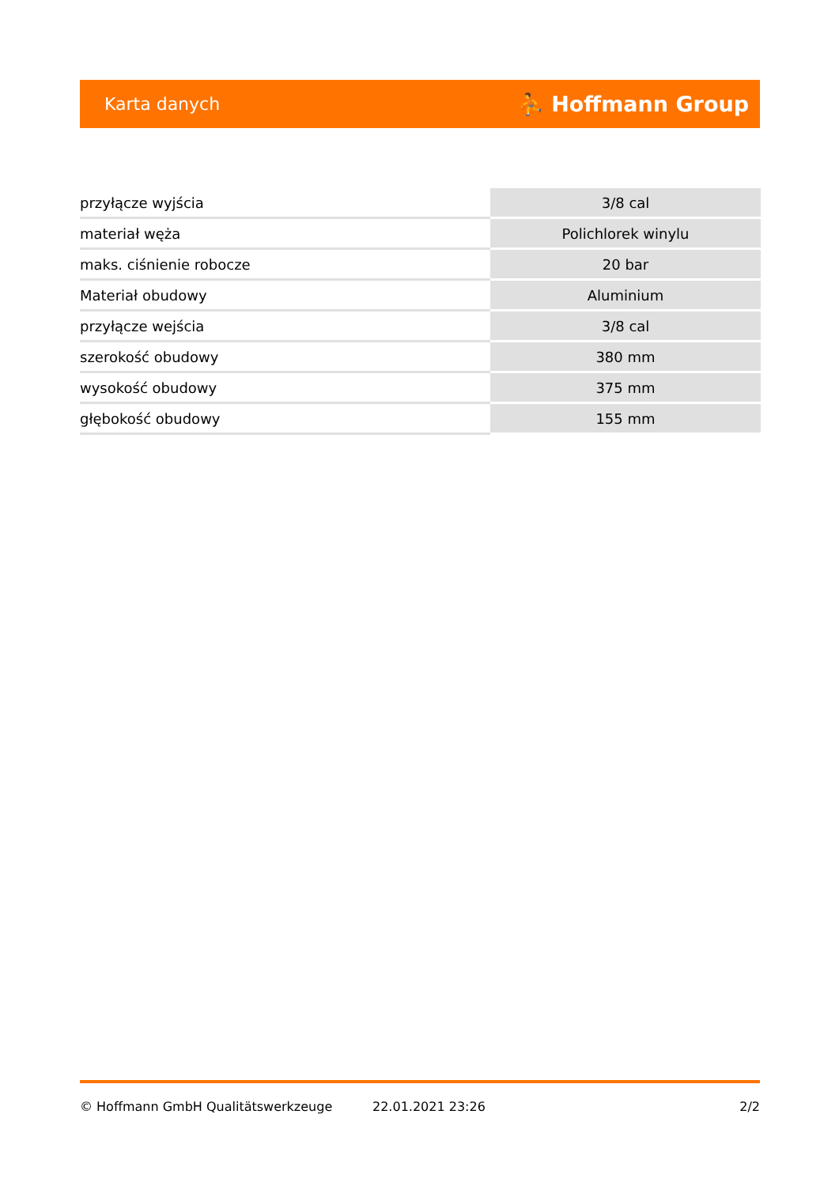Karta danych ⛹ Hoffmann Group
| przyłącze wyjścia | 3/8 cal |
| materiał węża | Polichlorek winylu |
| maks. ciśnienie robocze | 20 bar |
| Materiał obudowy | Aluminium |
| przyłącze wejścia | 3/8 cal |
| szerokość obudowy | 380 mm |
| wysokość obudowy | 375 mm |
| głębokość obudowy | 155 mm |
© Hoffmann GmbH Qualitätswerkzeuge 22.01.2021 23:26 2/2